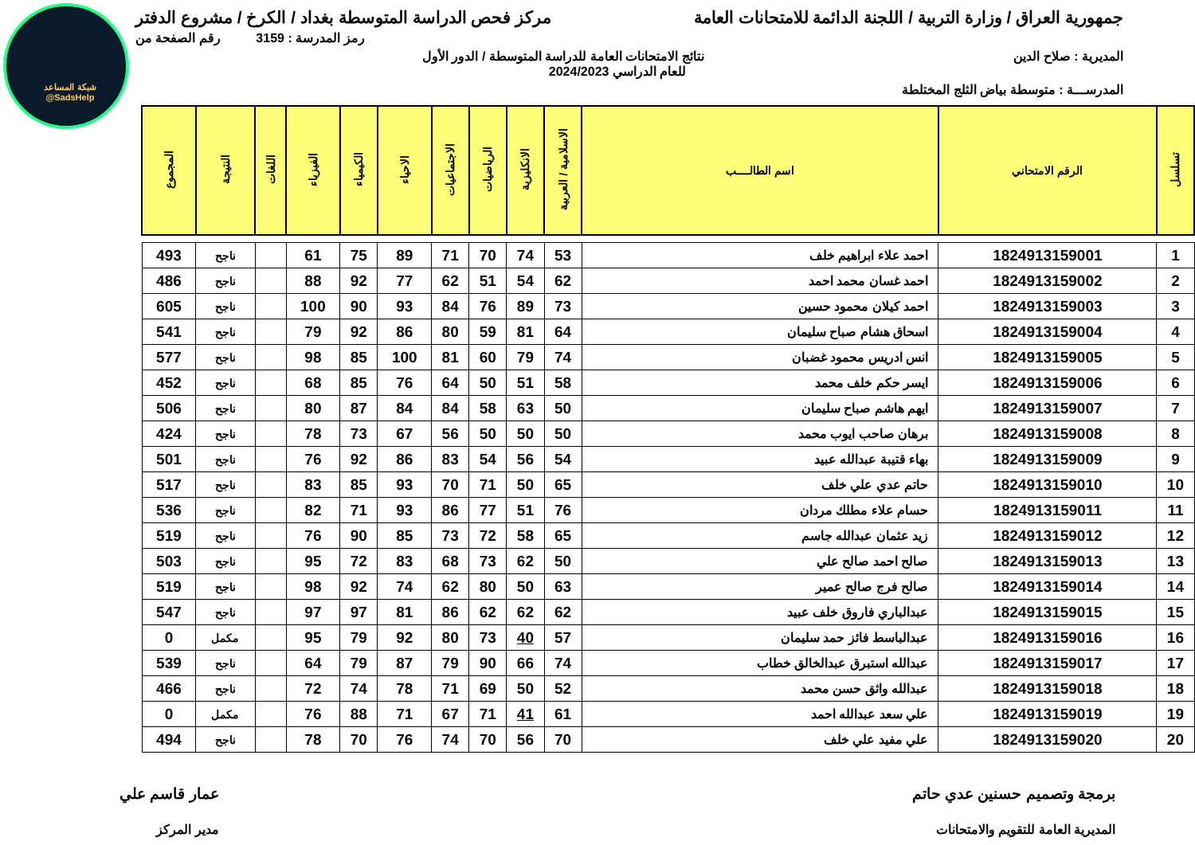شبكة المساعد
@SadsHelp
جمهورية العراق / وزارة التربية / اللجنة الدائمة للامتحانات العامة مركز فحص الدراسة المتوسطة بغداد / الكرخ / مشروع الدفتر
رمز المدرسة : 3159 رقم الصفحة من
المديرية : صلاح الدين نتائج الامتحانات العامة للدراسة المتوسطة / الدور الأول
للعام الدراسي 2024/2023
المدرســـة : متوسطة بياض الثلج المختلطة
| تسلسل | الرقم الامتحاني | اسم الطالــــب | الاسلامية / العربية | الانكليزية | الرياضيات | الاجتماعيات | الاحياء | الكيمياء | الفيزياء | اللغات | النتيجة | المجموع |
| --- | --- | --- | --- | --- | --- | --- | --- | --- | --- | --- | --- | --- |
| 1 | 1824913159001 | احمد علاء ابراهيم خلف | 53 | 74 | 70 | 71 | 89 | 75 | 61 | | ناجح | 493 |
| 2 | 1824913159002 | احمد غسان محمد احمد | 62 | 54 | 51 | 62 | 77 | 92 | 88 | | ناجح | 486 |
| 3 | 1824913159003 | احمد كيلان محمود حسين | 73 | 89 | 76 | 84 | 93 | 90 | 100 | | ناجح | 605 |
| 4 | 1824913159004 | اسحاق هشام صباح سليمان | 64 | 81 | 59 | 80 | 86 | 92 | 79 | | ناجح | 541 |
| 5 | 1824913159005 | انس ادريس محمود غضبان | 74 | 79 | 60 | 81 | 100 | 85 | 98 | | ناجح | 577 |
| 6 | 1824913159006 | ايسر حكم خلف محمد | 58 | 51 | 50 | 64 | 76 | 85 | 68 | | ناجح | 452 |
| 7 | 1824913159007 | ايهم هاشم صباح سليمان | 50 | 63 | 58 | 84 | 84 | 87 | 80 | | ناجح | 506 |
| 8 | 1824913159008 | برهان صاحب ايوب محمد | 50 | 50 | 50 | 56 | 67 | 73 | 78 | | ناجح | 424 |
| 9 | 1824913159009 | بهاء قتيبة عبدالله عبيد | 54 | 56 | 54 | 83 | 86 | 92 | 76 | | ناجح | 501 |
| 10 | 1824913159010 | حاتم عدي علي خلف | 65 | 50 | 71 | 70 | 93 | 85 | 83 | | ناجح | 517 |
| 11 | 1824913159011 | حسام علاء مطلك مردان | 76 | 51 | 77 | 86 | 93 | 71 | 82 | | ناجح | 536 |
| 12 | 1824913159012 | زيد عثمان عبدالله جاسم | 65 | 58 | 72 | 73 | 85 | 90 | 76 | | ناجح | 519 |
| 13 | 1824913159013 | صالح احمد صالح علي | 50 | 62 | 73 | 68 | 83 | 72 | 95 | | ناجح | 503 |
| 14 | 1824913159014 | صالح فرج صالح عمير | 63 | 50 | 80 | 62 | 74 | 92 | 98 | | ناجح | 519 |
| 15 | 1824913159015 | عبدالباري فاروق خلف عبيد | 62 | 62 | 62 | 86 | 81 | 97 | 97 | | ناجح | 547 |
| 16 | 1824913159016 | عبدالباسط فائز حمد سليمان | 57 | 40 | 73 | 80 | 92 | 79 | 95 | | مكمل | 0 |
| 17 | 1824913159017 | عبدالله استبرق عبدالخالق خطاب | 74 | 66 | 90 | 79 | 87 | 79 | 64 | | ناجح | 539 |
| 18 | 1824913159018 | عبدالله واثق حسن محمد | 52 | 50 | 69 | 71 | 78 | 74 | 72 | | ناجح | 466 |
| 19 | 1824913159019 | علي سعد عبدالله احمد | 61 | 41 | 71 | 67 | 71 | 88 | 76 | | مكمل | 0 |
| 20 | 1824913159020 | علي مفيد علي خلف | 70 | 56 | 70 | 74 | 76 | 70 | 78 | | ناجح | 494 |
برمجة وتصميم حسنين عدي حاتم
المديرية العامة للتقويم والامتحانات عمار قاسم علي
مدير المركز